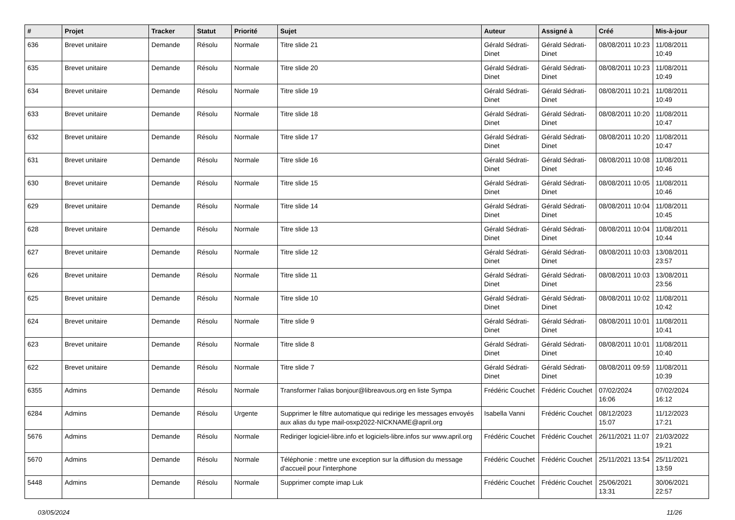| # | Projet | Tracker | Statut | Priorité | Sujet | Auteur | Assigné à | Créé | Mis-à-jour |
| --- | --- | --- | --- | --- | --- | --- | --- | --- | --- |
| 636 | Brevet unitaire | Demande | Résolu | Normale | Titre slide 21 | Gérald Sédrati-Dinet | Gérald Sédrati-Dinet | 08/08/2011 10:23 | 11/08/2011 10:49 |
| 635 | Brevet unitaire | Demande | Résolu | Normale | Titre slide 20 | Gérald Sédrati-Dinet | Gérald Sédrati-Dinet | 08/08/2011 10:23 | 11/08/2011 10:49 |
| 634 | Brevet unitaire | Demande | Résolu | Normale | Titre slide 19 | Gérald Sédrati-Dinet | Gérald Sédrati-Dinet | 08/08/2011 10:21 | 11/08/2011 10:49 |
| 633 | Brevet unitaire | Demande | Résolu | Normale | Titre slide 18 | Gérald Sédrati-Dinet | Gérald Sédrati-Dinet | 08/08/2011 10:20 | 11/08/2011 10:47 |
| 632 | Brevet unitaire | Demande | Résolu | Normale | Titre slide 17 | Gérald Sédrati-Dinet | Gérald Sédrati-Dinet | 08/08/2011 10:20 | 11/08/2011 10:47 |
| 631 | Brevet unitaire | Demande | Résolu | Normale | Titre slide 16 | Gérald Sédrati-Dinet | Gérald Sédrati-Dinet | 08/08/2011 10:08 | 11/08/2011 10:46 |
| 630 | Brevet unitaire | Demande | Résolu | Normale | Titre slide 15 | Gérald Sédrati-Dinet | Gérald Sédrati-Dinet | 08/08/2011 10:05 | 11/08/2011 10:46 |
| 629 | Brevet unitaire | Demande | Résolu | Normale | Titre slide 14 | Gérald Sédrati-Dinet | Gérald Sédrati-Dinet | 08/08/2011 10:04 | 11/08/2011 10:45 |
| 628 | Brevet unitaire | Demande | Résolu | Normale | Titre slide 13 | Gérald Sédrati-Dinet | Gérald Sédrati-Dinet | 08/08/2011 10:04 | 11/08/2011 10:44 |
| 627 | Brevet unitaire | Demande | Résolu | Normale | Titre slide 12 | Gérald Sédrati-Dinet | Gérald Sédrati-Dinet | 08/08/2011 10:03 | 13/08/2011 23:57 |
| 626 | Brevet unitaire | Demande | Résolu | Normale | Titre slide 11 | Gérald Sédrati-Dinet | Gérald Sédrati-Dinet | 08/08/2011 10:03 | 13/08/2011 23:56 |
| 625 | Brevet unitaire | Demande | Résolu | Normale | Titre slide 10 | Gérald Sédrati-Dinet | Gérald Sédrati-Dinet | 08/08/2011 10:02 | 11/08/2011 10:42 |
| 624 | Brevet unitaire | Demande | Résolu | Normale | Titre slide 9 | Gérald Sédrati-Dinet | Gérald Sédrati-Dinet | 08/08/2011 10:01 | 11/08/2011 10:41 |
| 623 | Brevet unitaire | Demande | Résolu | Normale | Titre slide 8 | Gérald Sédrati-Dinet | Gérald Sédrati-Dinet | 08/08/2011 10:01 | 11/08/2011 10:40 |
| 622 | Brevet unitaire | Demande | Résolu | Normale | Titre slide 7 | Gérald Sédrati-Dinet | Gérald Sédrati-Dinet | 08/08/2011 09:59 | 11/08/2011 10:39 |
| 6355 | Admins | Demande | Résolu | Normale | Transformer l'alias bonjour@libreavous.org en liste Sympa | Frédéric Couchet | Frédéric Couchet | 07/02/2024 16:06 | 07/02/2024 16:12 |
| 6284 | Admins | Demande | Résolu | Urgente | Supprimer le filtre automatique qui redirige les messages envoyés aux alias du type mail-osxp2022-NICKNAME@april.org | Isabella Vanni | Frédéric Couchet | 08/12/2023 15:07 | 11/12/2023 17:21 |
| 5676 | Admins | Demande | Résolu | Normale | Rediriger logiciel-libre.info et logiciels-libre.infos sur www.april.org | Frédéric Couchet | Frédéric Couchet | 26/11/2021 11:07 | 21/03/2022 19:21 |
| 5670 | Admins | Demande | Résolu | Normale | Téléphonie : mettre une exception sur la diffusion du message d'accueil pour l'interphone | Frédéric Couchet | Frédéric Couchet | 25/11/2021 13:54 | 25/11/2021 13:59 |
| 5448 | Admins | Demande | Résolu | Normale | Supprimer compte imap Luk | Frédéric Couchet | Frédéric Couchet | 25/06/2021 13:31 | 30/06/2021 22:57 |
03/05/2024 11/26